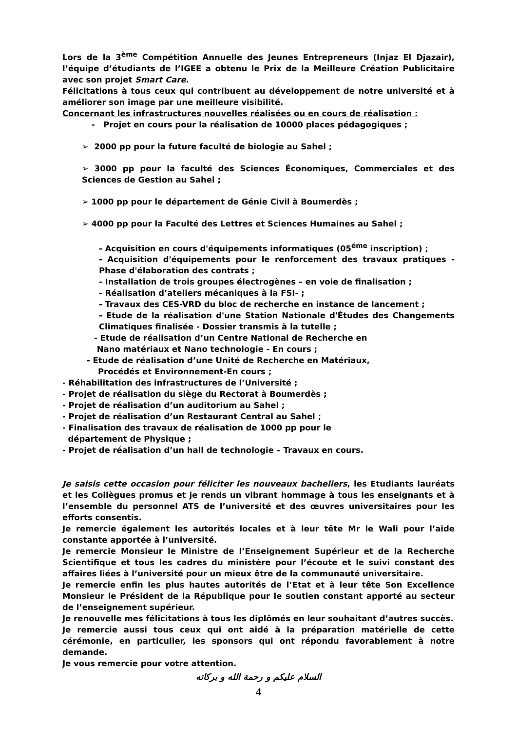Lors de la 3<sup>ème</sup> Compétition Annuelle des Jeunes Entrepreneurs (Injaz El Djazair), l’équipe d’étudiants de l’IGEE a obtenu le Prix de la Meilleure Création Publicitaire avec son projet Smart Care.
Félicitations à tous ceux qui contribuent au développement de notre université et à améliorer son image par une meilleure visibilité.
Concernant les infrastructures nouvelles réalisées ou en cours de réalisation :
- Projet en cours pour la réalisation de 10000 places pédagogiques ;
➢ 2000 pp pour la future faculté de biologie au Sahel ;
➢ 3000 pp pour la faculté des Sciences Économiques, Commerciales et des Sciences de Gestion au Sahel ;
➢ 1000 pp pour le département de Génie Civil à Boumerdès ;
➢ 4000 pp pour la Faculté des Lettres et Sciences Humaines au Sahel ;
- Acquisition en cours d'équipements informatiques (05<sup>éme</sup> inscription) ;
- Acquisition d'équipements pour le renforcement des travaux pratiques - Phase d'élaboration des contrats ;
- Installation de trois groupes électrogènes – en voie de finalisation ;
- Réalisation d’ateliers mécaniques à la FSI- ;
- Travaux des CES-VRD du bloc de recherche en instance de lancement ;
- Etude de la réalisation d'une Station Nationale d'Études des Changements Climatiques finalisée - Dossier transmis à la tutelle ;
- Etude de réalisation d’un Centre National de Recherche en
Nano matériaux et Nano technologie - En cours ;
- Etude de réalisation d’une Unité de Recherche en Matériaux,
Procédés et Environnement-En cours ;
- Réhabilitation des infrastructures de l’Université ;
- Projet de réalisation du siège du Rectorat à Boumerdès ;
- Projet de réalisation d’un auditorium au Sahel ;
- Projet de réalisation d’un Restaurant Central au Sahel ;
- Finalisation des travaux de réalisation de 1000 pp pour le
département de Physique ;
- Projet de réalisation d’un hall de technologie – Travaux en cours.
Je saisis cette occasion pour féliciter les nouveaux bacheliers, les Etudiants lauréats et les Collègues promus et je rends un vibrant hommage à tous les enseignants et à l’ensemble du personnel ATS de l’université et des œuvres universitaires pour les efforts consentis.
Je remercie également les autorités locales et à leur tête Mr le Wali pour l’aide constante apportée à l’université.
Je remercie Monsieur le Ministre de l’Enseignement Supérieur et de la Recherche Scientifique et tous les cadres du ministère pour l’écoute et le suivi constant des affaires liées à l’université pour un mieux être de la communauté universitaire.
Je remercie enfin les plus hautes autorités de l’Etat et à leur tête Son Excellence Monsieur le Président de la République pour le soutien constant apporté au secteur de l’enseignement supérieur.
Je renouvelle mes félicitations à tous les diplômés en leur souhaitant d’autres succès.
Je remercie aussi tous ceux qui ont aidé à la préparation matérielle de cette cérémonie, en particulier, les sponsors qui ont répondu favorablement à notre demande.
Je vous remercie pour votre attention.
السلام عليكم و رحمة الله و بركاته
4